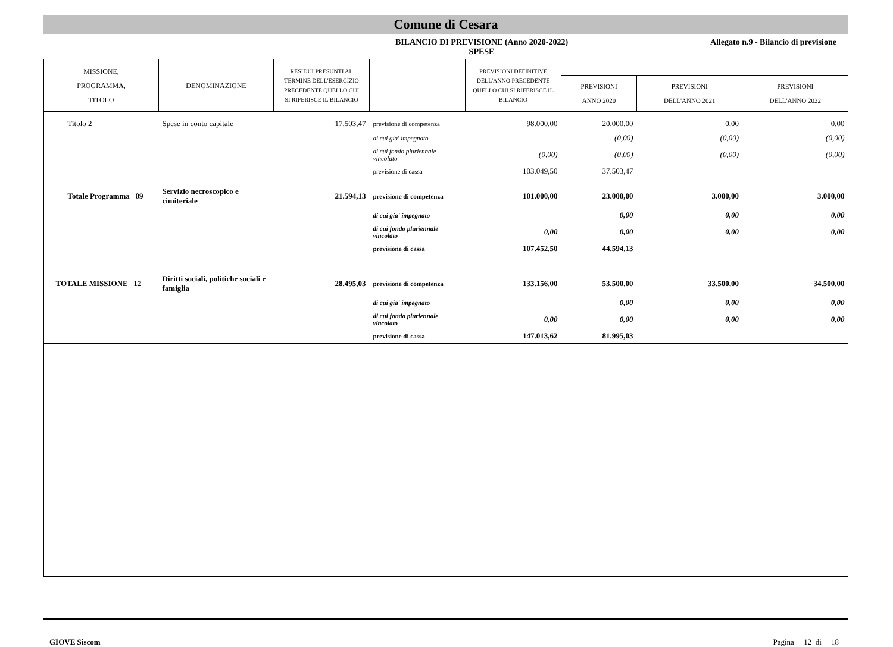Comune di Cesara
BILANCIO DI PREVISIONE (Anno 2020-2022)
SPESE
Allegato n.9 - Bilancio di previsione
| MISSIONE, PROGRAMMA, TITOLO | DENOMINAZIONE | RESIDUI PRESUNTI AL TERMINE DELL'ESERCIZIO PRECEDENTE QUELLO CUI SI RIFERISCE IL BILANCIO | | PREVISIONI DEFINITIVE DELL'ANNO PRECEDENTE QUELLO CUI SI RIFERISCE IL BILANCIO | | | |
| --- | --- | --- | --- | --- | --- | --- | --- |
| | | | | | PREVISIONI ANNO 2020 | PREVISIONI DELL'ANNO 2021 | PREVISIONI DELL'ANNO 2022 |
| Titolo 2 | Spese in conto capitale | 17.503,47 | previsione di competenza | 98.000,00 | 20.000,00 | 0,00 | 0,00 |
| | | | di cui gia' impegnato | | (0,00) | (0,00) | (0,00) |
| | | | di cui fondo pluriennale vincolato | (0,00) | (0,00) | (0,00) | (0,00) |
| | | | previsione di cassa | 103.049,50 | 37.503,47 | | |
| Totale Programma 09 | Servizio necroscopico e cimiteriale | 21.594,13 | previsione di competenza | 101.000,00 | 23.000,00 | 3.000,00 | 3.000,00 |
| | | | di cui gia' impegnato | | 0,00 | 0,00 | 0,00 |
| | | | di cui fondo pluriennale vincolato | 0,00 | 0,00 | 0,00 | 0,00 |
| | | | previsione di cassa | 107.452,50 | 44.594,13 | | |
| TOTALE MISSIONE 12 | Diritti sociali, politiche sociali e famiglia | 28.495,03 | previsione di competenza | 133.156,00 | 53.500,00 | 33.500,00 | 34.500,00 |
| | | | di cui gia' impegnato | | 0,00 | 0,00 | 0,00 |
| | | | di cui fondo pluriennale vincolato | 0,00 | 0,00 | 0,00 | 0,00 |
| | | | previsione di cassa | 147.013,62 | 81.995,03 | | |
GIOVE Siscom Pagina 12 di 18